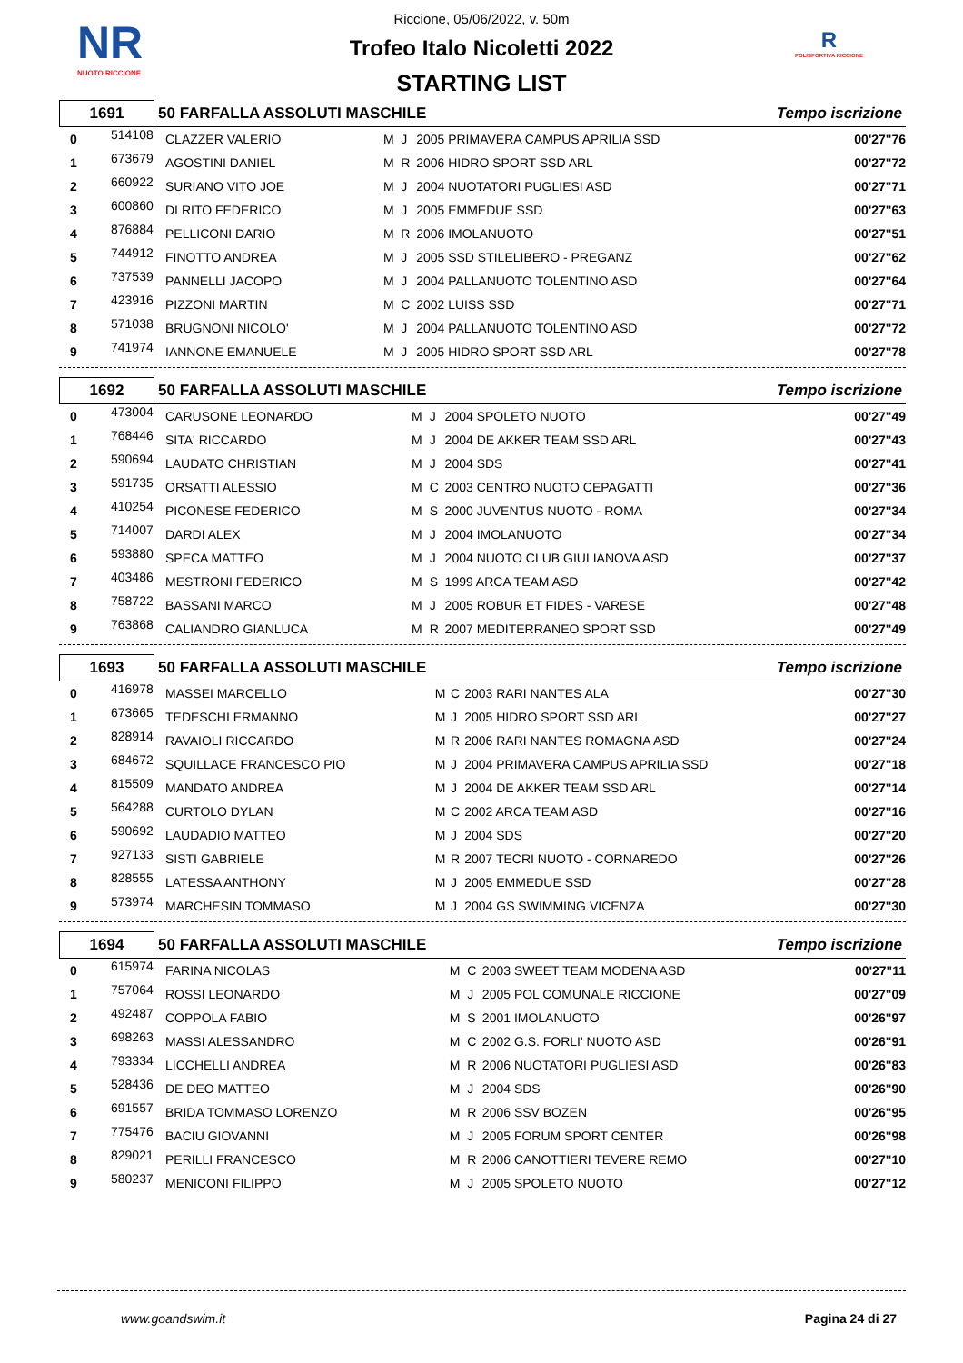NR
NUOTO RICCIONE
R
POLISPORTIVA RICCIONE
Riccione, 05/06/2022, v. 50m
Trofeo Italo Nicoletti 2022
STARTING LIST
| 1691 | 50 FARFALLA ASSOLUTI MASCHILE | Tempo iscrizione |
| 0 | 514108 | CLAZZER VALERIO | M | J | 2005 PRIMAVERA CAMPUS APRILIA SSD | 00'27"76 |
| 1 | 673679 | AGOSTINI DANIEL | M | R | 2006 HIDRO SPORT SSD ARL | 00'27"72 |
| 2 | 660922 | SURIANO VITO JOE | M | J | 2004 NUOTATORI PUGLIESI ASD | 00'27"71 |
| 3 | 600860 | DI RITO FEDERICO | M | J | 2005 EMMEDUE SSD | 00'27"63 |
| 4 | 876884 | PELLICONI DARIO | M | R | 2006 IMOLANUOTO | 00'27"51 |
| 5 | 744912 | FINOTTO ANDREA | M | J | 2005 SSD STILELIBERO - PREGANZ | 00'27"62 |
| 6 | 737539 | PANNELLI JACOPO | M | J | 2004 PALLANUOTO TOLENTINO ASD | 00'27"64 |
| 7 | 423916 | PIZZONI MARTIN | M | C | 2002 LUISS SSD | 00'27"71 |
| 8 | 571038 | BRUGNONI NICOLO' | M | J | 2004 PALLANUOTO TOLENTINO ASD | 00'27"72 |
| 9 | 741974 | IANNONE EMANUELE | M | J | 2005 HIDRO SPORT SSD ARL | 00'27"78 |
| 1692 | 50 FARFALLA ASSOLUTI MASCHILE | Tempo iscrizione |
| 0 | 473004 | CARUSONE LEONARDO | M | J | 2004 SPOLETO NUOTO | 00'27"49 |
| 1 | 768446 | SITA' RICCARDO | M | J | 2004 DE AKKER TEAM SSD ARL | 00'27"43 |
| 2 | 590694 | LAUDATO CHRISTIAN | M | J | 2004 SDS | 00'27"41 |
| 3 | 591735 | ORSATTI ALESSIO | M | C | 2003 CENTRO NUOTO CEPAGATTI | 00'27"36 |
| 4 | 410254 | PICONESE FEDERICO | M | S | 2000 JUVENTUS NUOTO - ROMA | 00'27"34 |
| 5 | 714007 | DARDI ALEX | M | J | 2004 IMOLANUOTO | 00'27"34 |
| 6 | 593880 | SPECA MATTEO | M | J | 2004 NUOTO CLUB GIULIANOVA ASD | 00'27"37 |
| 7 | 403486 | MESTRONI FEDERICO | M | S | 1999 ARCA TEAM ASD | 00'27"42 |
| 8 | 758722 | BASSANI MARCO | M | J | 2005 ROBUR ET FIDES - VARESE | 00'27"48 |
| 9 | 763868 | CALIANDRO GIANLUCA | M | R | 2007 MEDITERRANEO SPORT SSD | 00'27"49 |
| 1693 | 50 FARFALLA ASSOLUTI MASCHILE | Tempo iscrizione |
| 0 | 416978 | MASSEI MARCELLO | M | C | 2003 RARI NANTES ALA | 00'27"30 |
| 1 | 673665 | TEDESCHI ERMANNO | M | J | 2005 HIDRO SPORT SSD ARL | 00'27"27 |
| 2 | 828914 | RAVAIOLI RICCARDO | M | R | 2006 RARI NANTES ROMAGNA ASD | 00'27"24 |
| 3 | 684672 | SQUILLACE FRANCESCO PIO | M | J | 2004 PRIMAVERA CAMPUS APRILIA SSD | 00'27"18 |
| 4 | 815509 | MANDATO ANDREA | M | J | 2004 DE AKKER TEAM SSD ARL | 00'27"14 |
| 5 | 564288 | CURTOLO DYLAN | M | C | 2002 ARCA TEAM ASD | 00'27"16 |
| 6 | 590692 | LAUDADIO MATTEO | M | J | 2004 SDS | 00'27"20 |
| 7 | 927133 | SISTI GABRIELE | M | R | 2007 TECRI NUOTO - CORNAREDO | 00'27"26 |
| 8 | 828555 | LATESSA ANTHONY | M | J | 2005 EMMEDUE SSD | 00'27"28 |
| 9 | 573974 | MARCHESIN TOMMASO | M | J | 2004 GS SWIMMING VICENZA | 00'27"30 |
| 1694 | 50 FARFALLA ASSOLUTI MASCHILE | Tempo iscrizione |
| 0 | 615974 | FARINA NICOLAS | M | C | 2003 SWEET TEAM MODENA ASD | 00'27"11 |
| 1 | 757064 | ROSSI LEONARDO | M | J | 2005 POL COMUNALE RICCIONE | 00'27"09 |
| 2 | 492487 | COPPOLA FABIO | M | S | 2001 IMOLANUOTO | 00'26"97 |
| 3 | 698263 | MASSI ALESSANDRO | M | C | 2002 G.S. FORLI' NUOTO ASD | 00'26"91 |
| 4 | 793334 | LICCHELLI ANDREA | M | R | 2006 NUOTATORI PUGLIESI ASD | 00'26"83 |
| 5 | 528436 | DE DEO MATTEO | M | J | 2004 SDS | 00'26"90 |
| 6 | 691557 | BRIDA TOMMASO LORENZO | M | R | 2006 SSV BOZEN | 00'26"95 |
| 7 | 775476 | BACIU GIOVANNI | M | J | 2005 FORUM SPORT CENTER | 00'26"98 |
| 8 | 829021 | PERILLI FRANCESCO | M | R | 2006 CANOTTIERI TEVERE REMO | 00'27"10 |
| 9 | 580237 | MENICONI FILIPPO | M | J | 2005 SPOLETO NUOTO | 00'27"12 |
www.goandswim.it Pagina 24 di 27